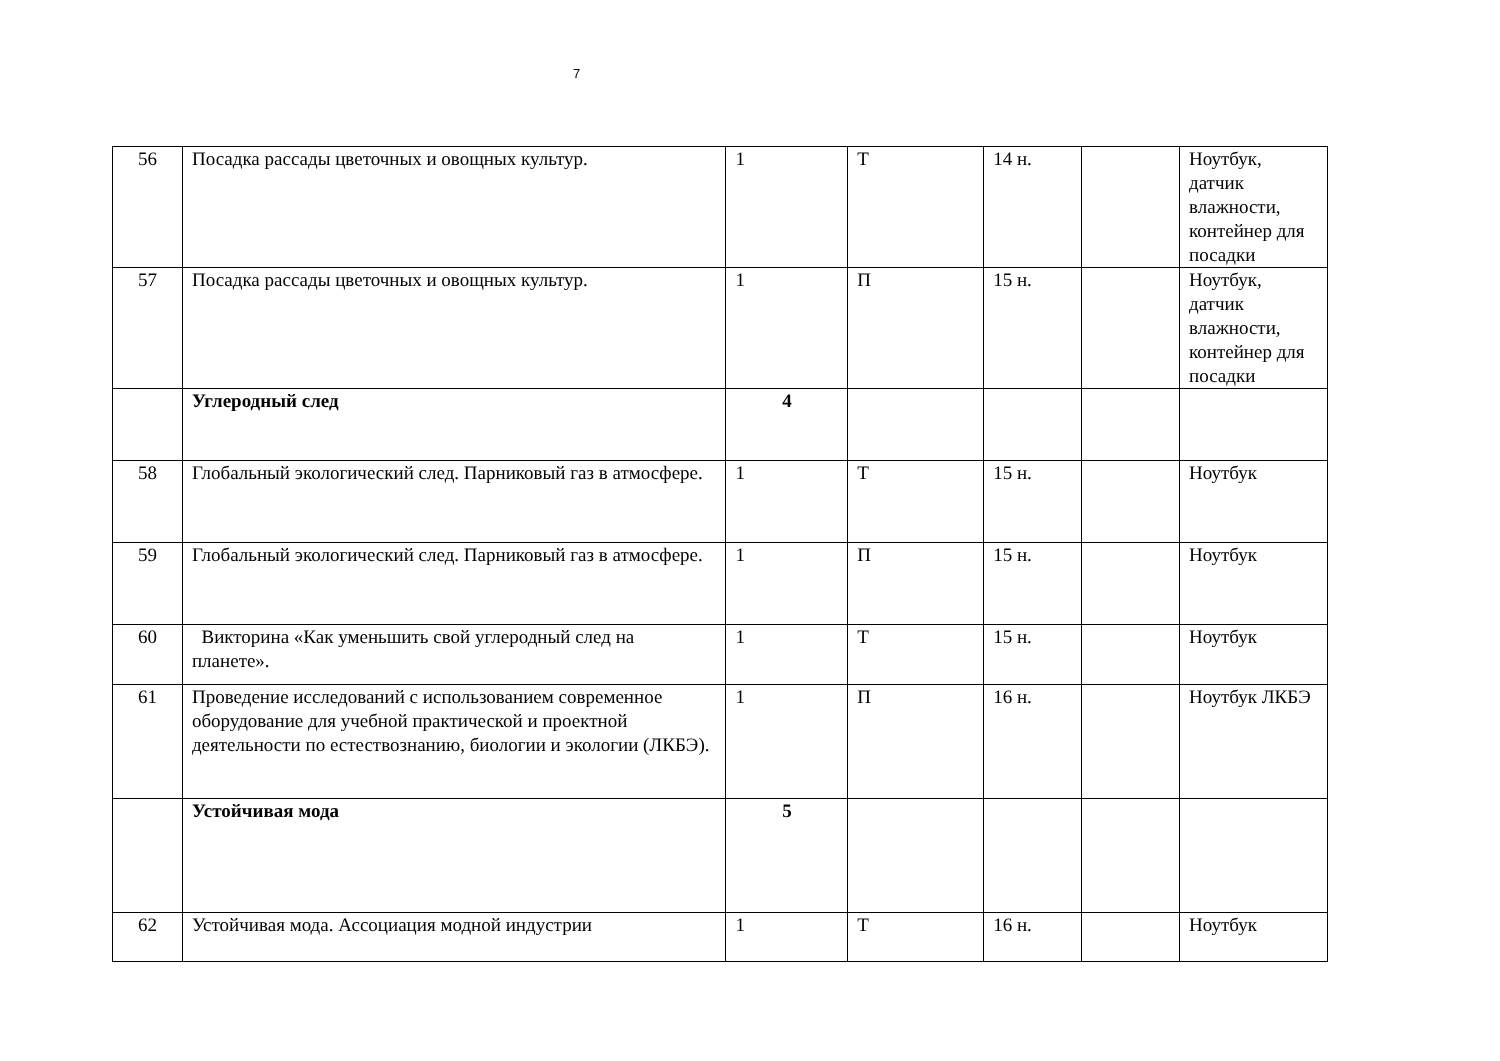7
| 56 | Посадка рассады цветочных и овощных культур. | 1 | Т | 14 н. | | Ноутбук, датчик влажности, контейнер для посадки |
| 57 | Посадка рассады цветочных и овощных культур. | 1 | П | 15 н. | | Ноутбук, датчик влажности, контейнер для посадки |
| | Углеродный след | 4 | | | | |
| 58 | Глобальный экологический след. Парниковый газ в атмосфере. | 1 | Т | 15 н. | | Ноутбук |
| 59 | Глобальный экологический след. Парниковый газ в атмосфере. | 1 | П | 15 н. | | Ноутбук |
| 60 | Викторина «Как уменьшить свой углеродный след на планете». | 1 | Т | 15 н. | | Ноутбук |
| 61 | Проведение исследований с использованием современное оборудование для учебной практической и проектной деятельности по естествознанию, биологии и экологии (ЛКБЭ). | 1 | П | 16 н. | | Ноутбук ЛКБЭ |
| | Устойчивая мода | 5 | | | | |
| 62 | Устойчивая мода. Ассоциация модной индустрии | 1 | Т | 16 н. | | Ноутбук |